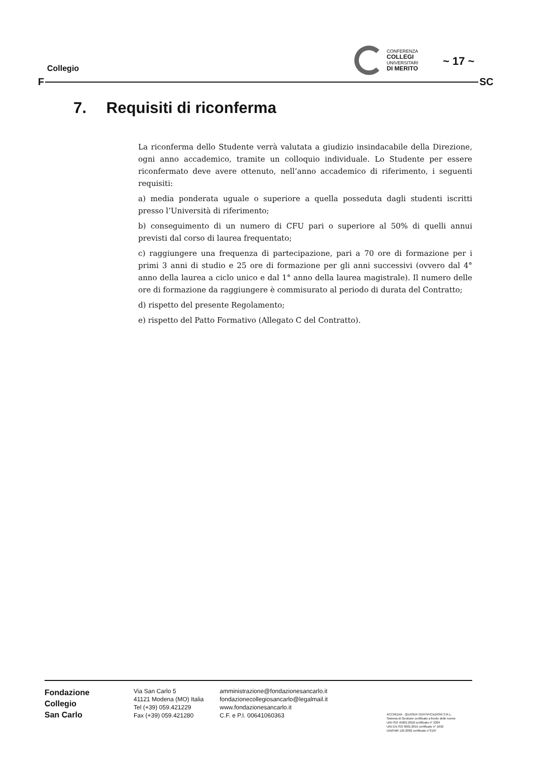Collegio
CONFERENZA
COLLEGI
UNIVERSITARI
DI MERITO
~ 17 ~
F SC
7. Requisiti di riconferma
La riconferma dello Studente verrà valutata a giudizio insindacabile della Direzione, ogni anno accademico, tramite un colloquio individuale. Lo Studente per essere riconfermato deve avere ottenuto, nell’anno accademico di riferimento, i seguenti requisiti:
a) media ponderata uguale o superiore a quella posseduta dagli studenti iscritti presso l’Università di riferimento;
b) conseguimento di un numero di CFU pari o superiore al 50% di quelli annui previsti dal corso di laurea frequentato;
c) raggiungere una frequenza di partecipazione, pari a 70 ore di formazione per i primi 3 anni di studio e 25 ore di formazione per gli anni successivi (ovvero dal 4° anno della laurea a ciclo unico e dal 1° anno della laurea magistrale). Il numero delle ore di formazione da raggiungere è commisurato al periodo di durata del Contratto;
d) rispetto del presente Regolamento;
e) rispetto del Patto Formativo (Allegato C del Contratto).
Fondazione
Collegio
San Carlo
Via San Carlo 5
41121 Modena (MO) Italia
Tel (+39) 059.421229
Fax (+39) 059.421280
amministrazione@fondazionesancarlo.it
fondazionecollegiosancarlo@legalmail.it
www.fondazionesancarlo.it
C.F. e P.I. 00641060363
ACCREDIA QUASER CERTIFICAZIONI S.R.L.
Sistema di Gestione certificato a fronte delle norme
UNI ISO 45001:2018 certificato n° 3204
UNI EN ISO 9001:2015 certificato n° 1692
UNI/PdR 125:2002 certificato n°3197